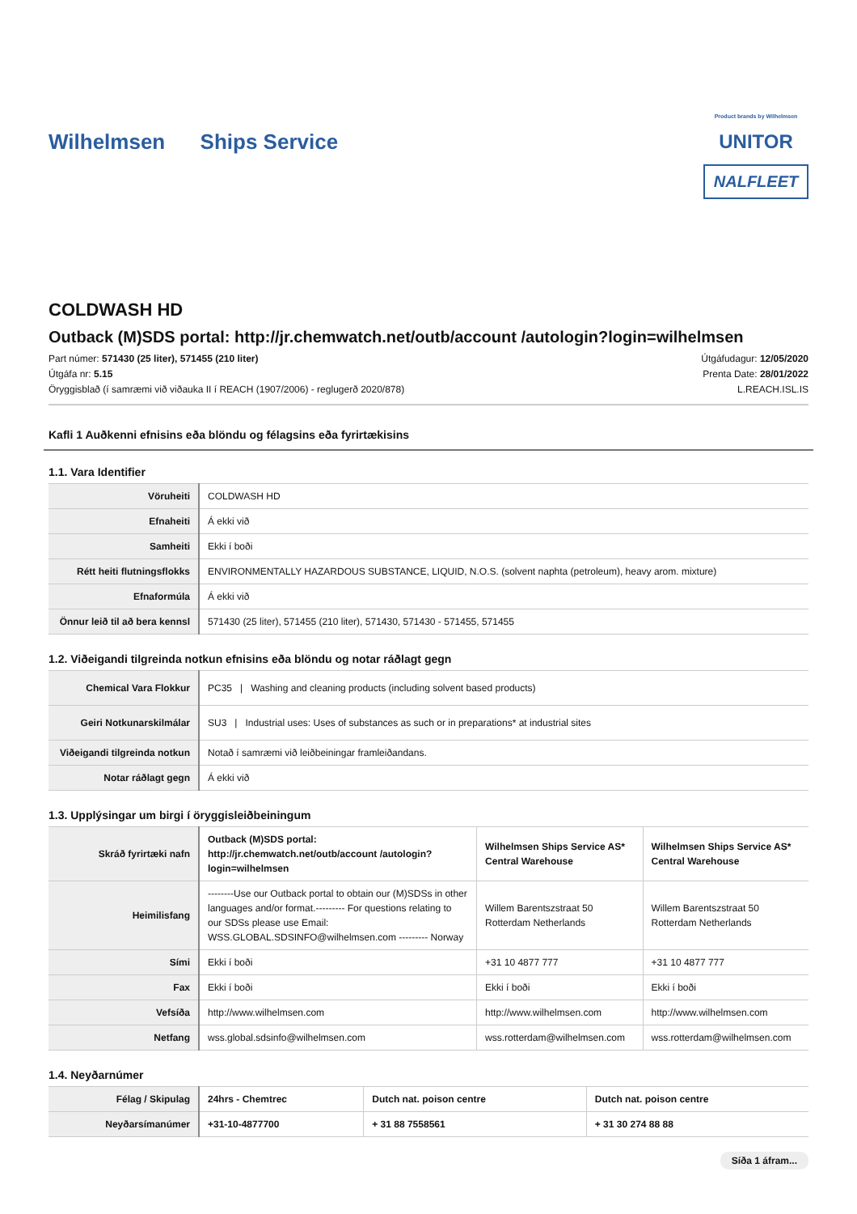Wilhelmsen Ships Service
Product brands by Wilhelmsen
UNITOR
NALFLEET
COLDWASH HD
Outback (M)SDS portal: http://jr.chemwatch.net/outb/account /autologin?login=wilhelmsen
Part númer: 571430 (25 liter), 571455 (210 liter)
Útgáfa nr: 5.15
Öryggisblað (í samræmi við viðauka II í REACH (1907/2006) - reglugerð 2020/878)
Útgáfudagur: 12/05/2020
Prenta Date: 28/01/2022
L.REACH.ISL.IS
Kafli 1 Auðkenni efnisins eða blöndu og félagsins eða fyrirtækisins
1.1. Vara Identifier
| Vöruheiti | COLDWASH HD |
| Efnaheiti | Á ekki við |
| Samheiti | Ekki í boði |
| Rétt heiti flutningsflokks | ENVIRONMENTALLY HAZARDOUS SUBSTANCE, LIQUID, N.O.S. (solvent naphta (petroleum), heavy arom. mixture) |
| Efnaformúla | Á ekki við |
| Önnur leið til að bera kennsl | 571430 (25 liter), 571455 (210 liter), 571430, 571430 - 571455, 571455 |
1.2. Viðeigandi tilgreinda notkun efnisins eða blöndu og notar ráðlagt gegn
| Chemical Vara Flokkur | PC35 / Washing and cleaning products (including solvent based products) |
| Geiri Notkunarskilmálar | SU3 / Industrial uses: Uses of substances as such or in preparations* at industrial sites |
| Viðeigandi tilgreinda notkun | Notað í samræmi við leiðbeiningar framleiðandans. |
| Notar ráðlagt gegn | Á ekki við |
1.3. Upplýsingar um birgi í öryggisleiðbeiningum
| Skráð fyrirtæki nafn | Outback (M)SDS portal: http://jr.chemwatch.net/outb/account /autologin?login=wilhelmsen | Wilhelmsen Ships Service AS* Central Warehouse | Wilhelmsen Ships Service AS* Central Warehouse |
| Heimilisfang | --------Use our Outback portal to obtain our (M)SDSs in other languages and/or format.--------- For questions relating to our SDSs please use Email: WSS.GLOBAL.SDSINFO@wilhelmsen.com --------- Norway | Willem Barentszstraat 50 Rotterdam Netherlands | Willem Barentszstraat 50 Rotterdam Netherlands |
| Sími | Ekki í boði | +31 10 4877 777 | +31 10 4877 777 |
| Fax | Ekki í boði | Ekki í boði | Ekki í boði |
| Vefsíða | http://www.wilhelmsen.com | http://www.wilhelmsen.com | http://www.wilhelmsen.com |
| Netfang | wss.global.sdsinfo@wilhelmsen.com | wss.rotterdam@wilhelmsen.com | wss.rotterdam@wilhelmsen.com |
1.4. Neyðarnúmer
| Félag / Skipulag | 24hrs - Chemtrec | Dutch nat. poison centre | Dutch nat. poison centre |
| Neyðarsímanúmer | +31-10-4877700 | + 31 88 7558561 | + 31 30 274 88 88 |
Síða 1 áfram...